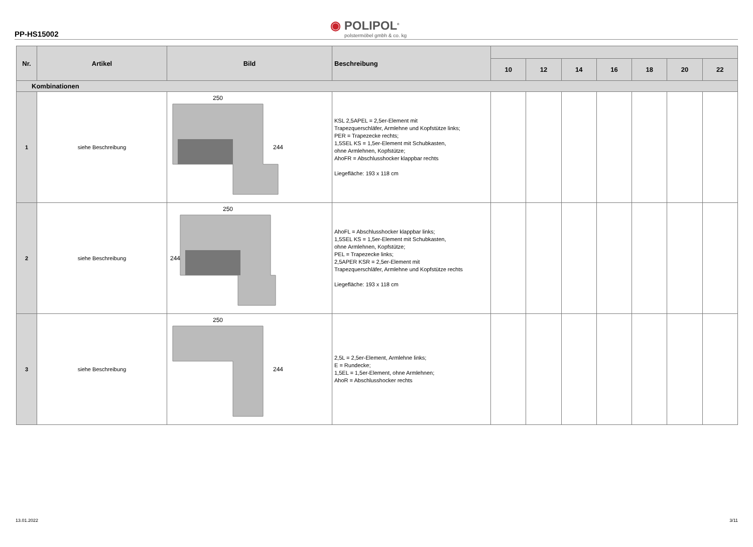PP-HS15002
◉ POLIPOL<sup>®</sup>
polstermöbel gmbh & co. kg
| Nr. | Artikel | Bild | Beschreibung | | | | | | | |
| --- | --- | --- | --- | --- | --- | --- | --- | --- | --- | --- |
| | | | | 10 | 12 | 14 | 16 | 18 | 20 | 22 |
| Kombinationen | | | | | | | | | | |
| 1 | siehe Beschreibung | 250 244 | KSL 2,5APEL = 2,5er-Element mit Trapezquerschläfer, Armlehne und Kopfstütze links; PER = Trapezecke rechts; 1,5SEL KS = 1,5er-Element mit Schubkasten, ohne Armlehnen, Kopfstütze; AhoFR = Abschlusshocker klappbar rechts Liegefläche: 193 x 118 cm | | | | | | | |
| 2 | siehe Beschreibung | 250 244 | AhoFL = Abschlusshocker klappbar links; 1,5SEL KS = 1,5er-Element mit Schubkasten, ohne Armlehnen, Kopfstütze; PEL = Trapezecke links; 2,5APER KSR = 2,5er-Element mit Trapezquerschläfer, Armlehne und Kopfstütze rechts Liegefläche: 193 x 118 cm | | | | | | | |
| 3 | siehe Beschreibung | 250 244 | 2,5L = 2,5er-Element, Armlehne links; E = Rundecke; 1,5EL = 1,5er-Element, ohne Armlehnen; AhoR = Abschlusshocker rechts | | | | | | | |
13.01.2022 3/11